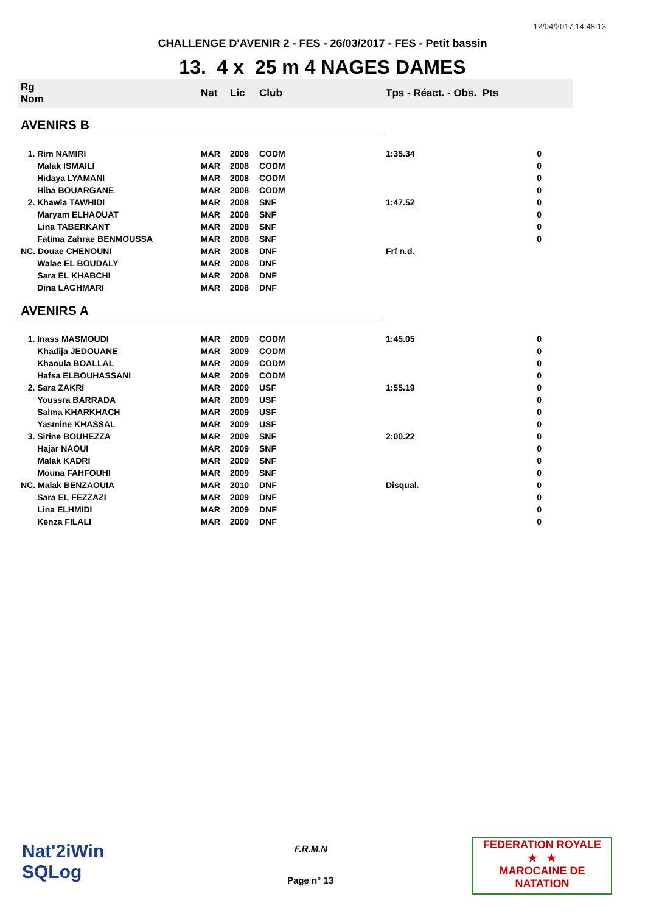12/04/2017 14:48:13
CHALLENGE D'AVENIR 2 - FES - 26/03/2017 - FES - Petit bassin
13. 4 x 25 m 4 NAGES DAMES
| Rg Nom | | Nat | Lic | Club | Tps - Réact. - Obs. Pts | |
| --- | --- | --- | --- | --- | --- | --- |
| AVENIRS B | | | | | | |
| 1. Rim NAMIRI | | MAR | 2008 | CODM | 1:35.34 | 0 |
| Malak ISMAILI | | MAR | 2008 | CODM | | 0 |
| Hidaya LYAMANI | | MAR | 2008 | CODM | | 0 |
| Hiba BOUARGANE | | MAR | 2008 | CODM | | 0 |
| 2. Khawla TAWHIDI | | MAR | 2008 | SNF | 1:47.52 | 0 |
| Maryam ELHAOUAT | | MAR | 2008 | SNF | | 0 |
| Lina TABERKANT | | MAR | 2008 | SNF | | 0 |
| Fatima Zahrae BENMOUSSA | | MAR | 2008 | SNF | | 0 |
| NC. Douae CHENOUNI | | MAR | 2008 | DNF | Frf n.d. | |
| Walae EL BOUDALY | | MAR | 2008 | DNF | | |
| Sara EL KHABCHI | | MAR | 2008 | DNF | | |
| Dina LAGHMARI | | MAR | 2008 | DNF | | |
| AVENIRS A | | | | | | |
| 1. Inass MASMOUDI | | MAR | 2009 | CODM | 1:45.05 | 0 |
| Khadija JEDOUANE | | MAR | 2009 | CODM | | 0 |
| Khaoula BOALLAL | | MAR | 2009 | CODM | | 0 |
| Hafsa ELBOUHASSANI | | MAR | 2009 | CODM | | 0 |
| 2. Sara ZAKRI | | MAR | 2009 | USF | 1:55.19 | 0 |
| Youssra BARRADA | | MAR | 2009 | USF | | 0 |
| Salma KHARKHACH | | MAR | 2009 | USF | | 0 |
| Yasmine KHASSAL | | MAR | 2009 | USF | | 0 |
| 3. Sirine BOUHEZZA | | MAR | 2009 | SNF | 2:00.22 | 0 |
| Hajar NAOUI | | MAR | 2009 | SNF | | 0 |
| Malak KADRI | | MAR | 2009 | SNF | | 0 |
| Mouna FAHFOUHI | | MAR | 2009 | SNF | | 0 |
| NC. Malak BENZAOUIA | | MAR | 2010 | DNF | Disqual. | 0 |
| Sara EL FEZZAZI | | MAR | 2009 | DNF | | 0 |
| Lina ELHMIDI | | MAR | 2009 | DNF | | 0 |
| Kenza FILALI | | MAR | 2009 | DNF | | 0 |
Nat'2iWin
SQLog
F.R.M.N
Page n° 13
FEDERATION ROYALE
★ ★
MAROCAINE DE NATATION